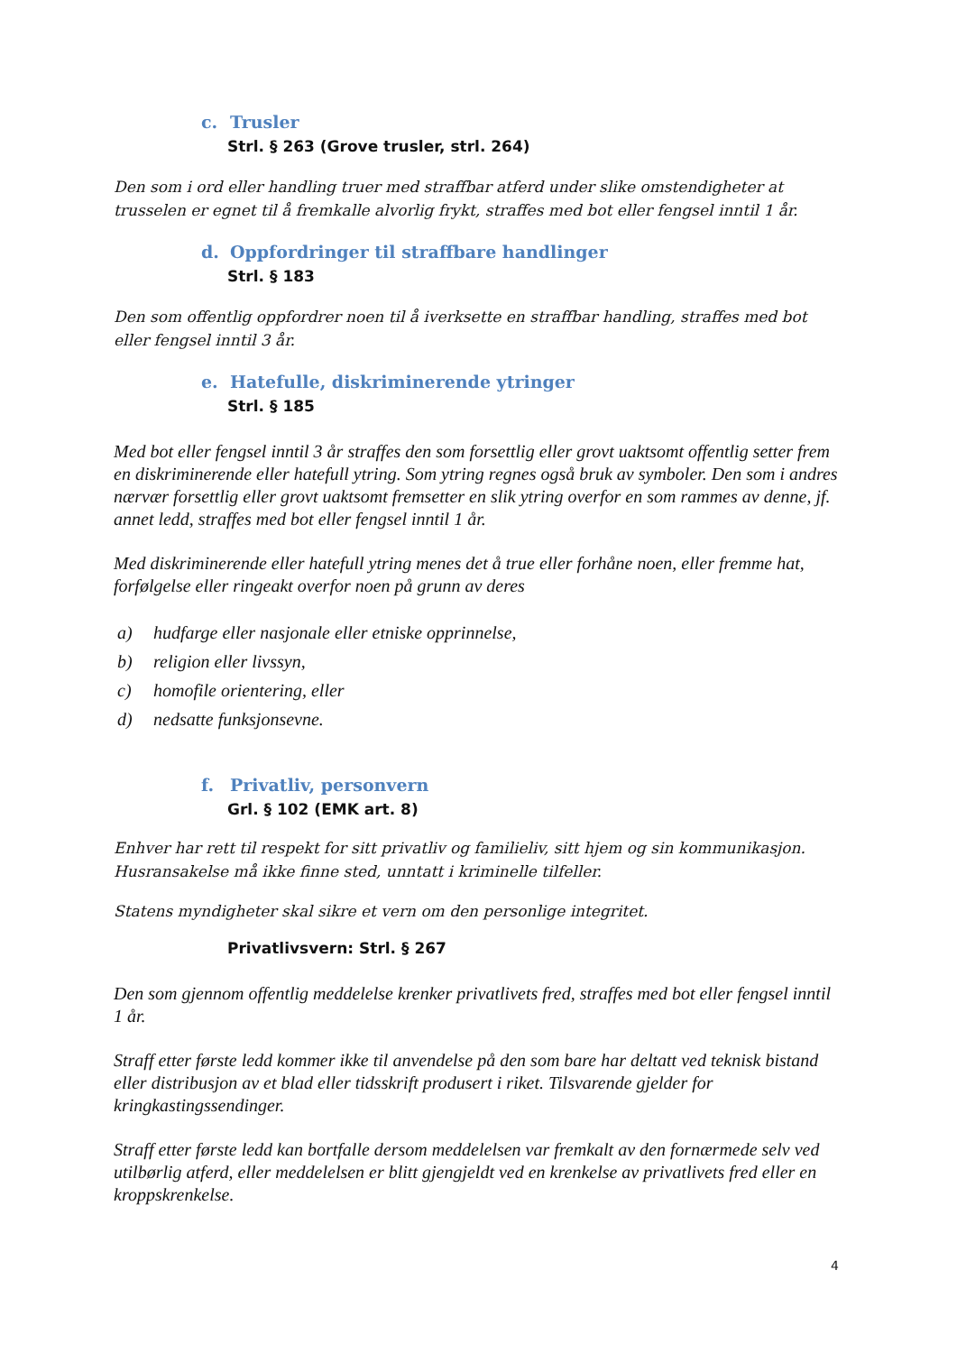c. Trusler
Strl. § 263 (Grove trusler, strl. 264)
Den som i ord eller handling truer med straffbar atferd under slike omstendigheter at trusselen er egnet til å fremkalle alvorlig frykt, straffes med bot eller fengsel inntil 1 år.
d. Oppfordringer til straffbare handlinger
Strl. § 183
Den som offentlig oppfordrer noen til å iverksette en straffbar handling, straffes med bot eller fengsel inntil 3 år.
e. Hatefulle, diskriminerende ytringer
Strl. § 185
Med bot eller fengsel inntil 3 år straffes den som forsettlig eller grovt uaktsomt offentlig setter frem en diskriminerende eller hatefull ytring. Som ytring regnes også bruk av symboler. Den som i andres nærvær forsettlig eller grovt uaktsomt fremsetter en slik ytring overfor en som rammes av denne, jf. annet ledd, straffes med bot eller fengsel inntil 1 år.
Med diskriminerende eller hatefull ytring menes det å true eller forhåne noen, eller fremme hat, forfølgelse eller ringeakt overfor noen på grunn av deres
a) hudfarge eller nasjonale eller etniske opprinnelse,
b) religion eller livssyn,
c) homofile orientering, eller
d) nedsatte funksjonsevne.
f. Privatliv, personvern
Grl. § 102 (EMK art. 8)
Enhver har rett til respekt for sitt privatliv og familieliv, sitt hjem og sin kommunikasjon. Husransakelse må ikke finne sted, unntatt i kriminelle tilfeller.
Statens myndigheter skal sikre et vern om den personlige integritet.
Privatlivsvern: Strl. § 267
Den som gjennom offentlig meddelelse krenker privatlivets fred, straffes med bot eller fengsel inntil 1 år.
Straff etter første ledd kommer ikke til anvendelse på den som bare har deltatt ved teknisk bistand eller distribusjon av et blad eller tidsskrift produsert i riket. Tilsvarende gjelder for kringkastingssendinger.
Straff etter første ledd kan bortfalle dersom meddelelsen var fremkalt av den fornærmede selv ved utilbørlig atferd, eller meddelelsen er blitt gjengjeldt ved en krenkelse av privatlivets fred eller en kroppskrenkelse.
4